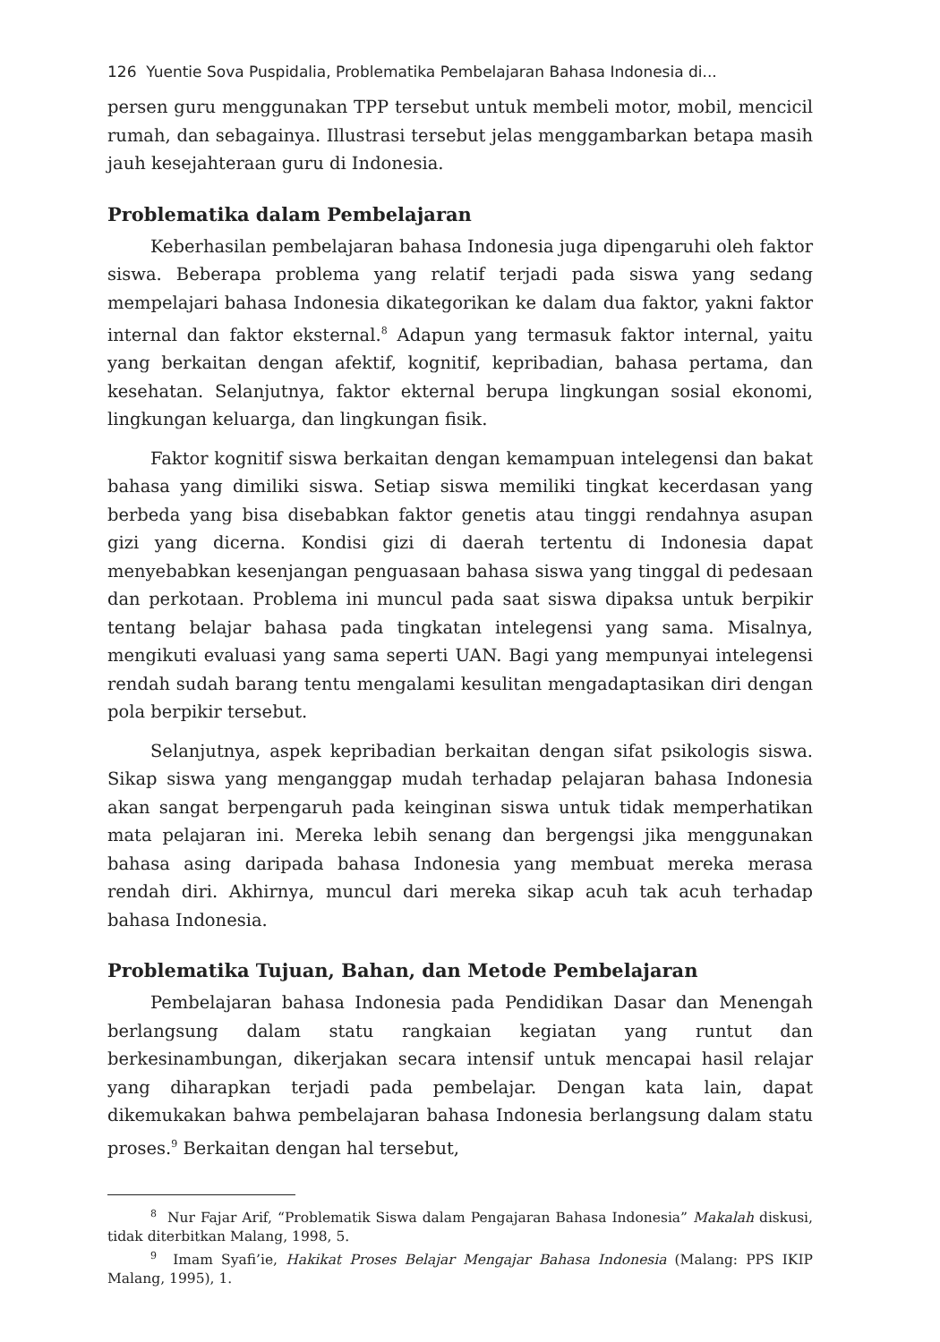126 Yuentie Sova Puspidalia, Problematika Pembelajaran Bahasa Indonesia di...
persen guru menggunakan TPP tersebut untuk membeli motor, mobil, mencicil rumah, dan sebagainya. Illustrasi tersebut jelas menggambarkan betapa masih jauh kesejahteraan guru di Indonesia.
Problematika dalam Pembelajaran
Keberhasilan pembelajaran bahasa Indonesia juga dipengaruhi oleh faktor siswa. Beberapa problema yang relatif terjadi pada siswa yang sedang mempelajari bahasa Indonesia dikategorikan ke dalam dua faktor, yakni faktor internal dan faktor eksternal.<sup>8</sup> Adapun yang termasuk faktor internal, yaitu yang berkaitan dengan afektif, kognitif, kepribadian, bahasa pertama, dan kesehatan. Selanjutnya, faktor ekternal berupa lingkungan sosial ekonomi, lingkungan keluarga, dan lingkungan fisik.
Faktor kognitif siswa berkaitan dengan kemampuan intelegensi dan bakat bahasa yang dimiliki siswa. Setiap siswa memiliki tingkat kecerdasan yang berbeda yang bisa disebabkan faktor genetis atau tinggi rendahnya asupan gizi yang dicerna. Kondisi gizi di daerah tertentu di Indonesia dapat menyebabkan kesenjangan penguasaan bahasa siswa yang tinggal di pedesaan dan perkotaan. Problema ini muncul pada saat siswa dipaksa untuk berpikir tentang belajar bahasa pada tingkatan intelegensi yang sama. Misalnya, mengikuti evaluasi yang sama seperti UAN. Bagi yang mempunyai intelegensi rendah sudah barang tentu mengalami kesulitan mengadaptasikan diri dengan pola berpikir tersebut.
Selanjutnya, aspek kepribadian berkaitan dengan sifat psikologis siswa. Sikap siswa yang menganggap mudah terhadap pelajaran bahasa Indonesia akan sangat berpengaruh pada keinginan siswa untuk tidak memperhatikan mata pelajaran ini. Mereka lebih senang dan bergengsi jika menggunakan bahasa asing daripada bahasa Indonesia yang membuat mereka merasa rendah diri. Akhirnya, muncul dari mereka sikap acuh tak acuh terhadap bahasa Indonesia.
Problematika Tujuan, Bahan, dan Metode Pembelajaran
Pembelajaran bahasa Indonesia pada Pendidikan Dasar dan Menengah berlangsung dalam statu rangkaian kegiatan yang runtut dan berkesinambungan, dikerjakan secara intensif untuk mencapai hasil relajar yang diharapkan terjadi pada pembelajar. Dengan kata lain, dapat dikemukakan bahwa pembelajaran bahasa Indonesia berlangsung dalam statu proses.<sup>9</sup> Berkaitan dengan hal tersebut,
<sup>8</sup> Nur Fajar Arif, “Problematik Siswa dalam Pengajaran Bahasa Indonesia” Makalah diskusi, tidak diterbitkan Malang, 1998, 5.
<sup>9</sup> Imam Syafi’ie, Hakikat Proses Belajar Mengajar Bahasa Indonesia (Malang: PPS IKIP Malang, 1995), 1.